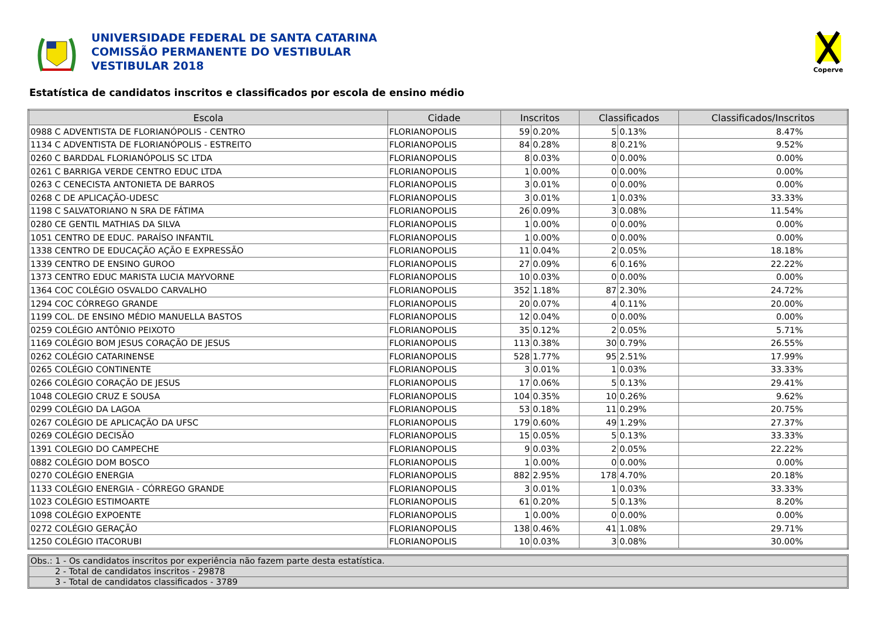UNIVERSIDADE FEDERAL DE SANTA CATARINA
COMISSÃO PERMANENTE DO VESTIBULAR
VESTIBULAR 2018
Coperve
Estatística de candidatos inscritos e classificados por escola de ensino médio
| Escola | Cidade | Inscritos | | Classificados | | Classificados/Inscritos |
| --- | --- | --- | --- | --- | --- | --- |
| 0988 C ADVENTISTA DE FLORIANÓPOLIS - CENTRO | FLORIANOPOLIS | 59 | 0.20% | 5 | 0.13% | 8.47% |
| 1134 C ADVENTISTA DE FLORIANÓPOLIS - ESTREITO | FLORIANOPOLIS | 84 | 0.28% | 8 | 0.21% | 9.52% |
| 0260 C BARDDAL FLORIANÓPOLIS SC LTDA | FLORIANOPOLIS | 8 | 0.03% | 0 | 0.00% | 0.00% |
| 0261 C BARRIGA VERDE CENTRO EDUC LTDA | FLORIANOPOLIS | 1 | 0.00% | 0 | 0.00% | 0.00% |
| 0263 C CENECISTA ANTONIETA DE BARROS | FLORIANOPOLIS | 3 | 0.01% | 0 | 0.00% | 0.00% |
| 0268 C DE APLICAÇÃO-UDESC | FLORIANOPOLIS | 3 | 0.01% | 1 | 0.03% | 33.33% |
| 1198 C SALVATORIANO N SRA DE FÁTIMA | FLORIANOPOLIS | 26 | 0.09% | 3 | 0.08% | 11.54% |
| 0280 CE GENTIL MATHIAS DA SILVA | FLORIANOPOLIS | 1 | 0.00% | 0 | 0.00% | 0.00% |
| 1051 CENTRO DE EDUC. PARAÍSO INFANTIL | FLORIANOPOLIS | 1 | 0.00% | 0 | 0.00% | 0.00% |
| 1338 CENTRO DE EDUCAÇÃO AÇÃO E EXPRESSÃO | FLORIANOPOLIS | 11 | 0.04% | 2 | 0.05% | 18.18% |
| 1339 CENTRO DE ENSINO GUROO | FLORIANOPOLIS | 27 | 0.09% | 6 | 0.16% | 22.22% |
| 1373 CENTRO EDUC MARISTA LUCIA MAYVORNE | FLORIANOPOLIS | 10 | 0.03% | 0 | 0.00% | 0.00% |
| 1364 COC COLÉGIO OSVALDO CARVALHO | FLORIANOPOLIS | 352 | 1.18% | 87 | 2.30% | 24.72% |
| 1294 COC CÓRREGO GRANDE | FLORIANOPOLIS | 20 | 0.07% | 4 | 0.11% | 20.00% |
| 1199 COL. DE ENSINO MÉDIO MANUELLA BASTOS | FLORIANOPOLIS | 12 | 0.04% | 0 | 0.00% | 0.00% |
| 0259 COLÉGIO ANTÔNIO PEIXOTO | FLORIANOPOLIS | 35 | 0.12% | 2 | 0.05% | 5.71% |
| 1169 COLÉGIO BOM JESUS CORAÇÃO DE JESUS | FLORIANOPOLIS | 113 | 0.38% | 30 | 0.79% | 26.55% |
| 0262 COLÉGIO CATARINENSE | FLORIANOPOLIS | 528 | 1.77% | 95 | 2.51% | 17.99% |
| 0265 COLÉGIO CONTINENTE | FLORIANOPOLIS | 3 | 0.01% | 1 | 0.03% | 33.33% |
| 0266 COLÉGIO CORAÇÃO DE JESUS | FLORIANOPOLIS | 17 | 0.06% | 5 | 0.13% | 29.41% |
| 1048 COLEGIO CRUZ E SOUSA | FLORIANOPOLIS | 104 | 0.35% | 10 | 0.26% | 9.62% |
| 0299 COLÉGIO DA LAGOA | FLORIANOPOLIS | 53 | 0.18% | 11 | 0.29% | 20.75% |
| 0267 COLÉGIO DE APLICAÇÃO DA UFSC | FLORIANOPOLIS | 179 | 0.60% | 49 | 1.29% | 27.37% |
| 0269 COLÉGIO DECISÃO | FLORIANOPOLIS | 15 | 0.05% | 5 | 0.13% | 33.33% |
| 1391 COLEGIO DO CAMPECHE | FLORIANOPOLIS | 9 | 0.03% | 2 | 0.05% | 22.22% |
| 0882 COLÉGIO DOM BOSCO | FLORIANOPOLIS | 1 | 0.00% | 0 | 0.00% | 0.00% |
| 0270 COLÉGIO ENERGIA | FLORIANOPOLIS | 882 | 2.95% | 178 | 4.70% | 20.18% |
| 1133 COLÉGIO ENERGIA - CÓRREGO GRANDE | FLORIANOPOLIS | 3 | 0.01% | 1 | 0.03% | 33.33% |
| 1023 COLÉGIO ESTIMOARTE | FLORIANOPOLIS | 61 | 0.20% | 5 | 0.13% | 8.20% |
| 1098 COLÉGIO EXPOENTE | FLORIANOPOLIS | 1 | 0.00% | 0 | 0.00% | 0.00% |
| 0272 COLÉGIO GERAÇÃO | FLORIANOPOLIS | 138 | 0.46% | 41 | 1.08% | 29.71% |
| 1250 COLÉGIO ITACORUBI | FLORIANOPOLIS | 10 | 0.03% | 3 | 0.08% | 30.00% |
Obs.: 1 - Os candidatos inscritos por experiência não fazem parte desta estatística.
2 - Total de candidatos inscritos - 29878
3 - Total de candidatos classificados - 3789